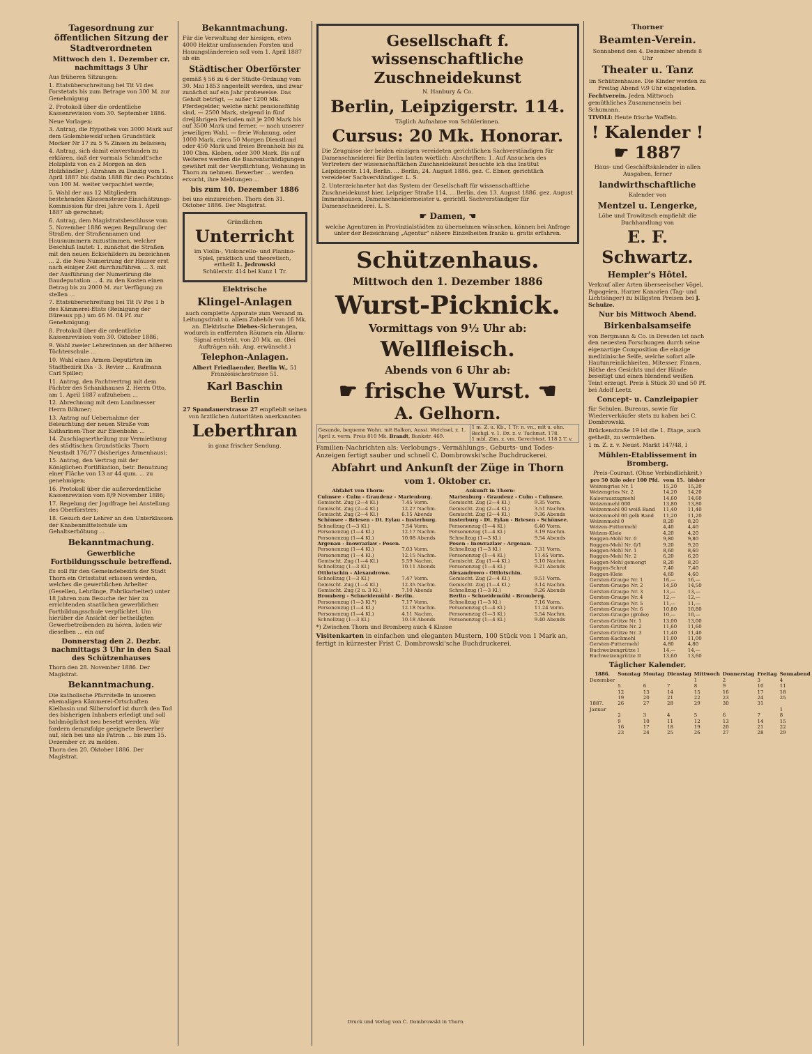Tagesordnung zur öffentlichen Sitzung der Stadtverordneten
Mittwoch den 1. Dezember cr. nachmittags 3 Uhr
Aus früheren Sitzungen:
1. Etatsüberschreitung bei Tit VI des Forstetats bis zum Betrage von 300 M. zur Genehmigung
2. Protokoll über die ordentliche Kassenrevision vom 30. September 1886.
Neue Vorlagen:
3. Antrag, die Hypothek von 3000 Mark auf dem Golembiewski'schen Grundstück Mocker Nr 17 zu 5 % Zinsen zu belassen;
4. Antrag, sich damit einverstanden zu erklären, daß der vormals Schmidt'sche Holzplatz von ca 2 Morgen an den Holzhändler J. Abraham zu Danzig vom 1. April 1887 bis dahin 1888 für den Pachtzins von 100 M. weiter verpachtet werde;
5. Wahl der aus 12 Mitgliedern bestehenden Klassensteuer-Einschätzungs-Kommission für drei Jahre vom 1. April 1887 ab gerechnet;
6. Antrag, dem Magistratsbeschlusse vom 5. November 1886 wegen Regulirung der Straßen, der Straßennamen und Hausnummern zuzustimmen, welcher Beschluß lautet: 1. zunächst die Straßen mit den neuen Eckschildern zu bezeichnen ... 2. die Neu-Numerirung der Häuser erst nach einiger Zeit durchzuführen ... 3. mit der Ausführung der Numerirung die Baudeputation ... 4. zu den Kosten einen Betrag bis zu 2000 M. zur Verfügung zu stellen ...
7. Etatsüberschreitung bei Tit IV Pos 1 b des Kämmerei-Etats (Reinigung der Büreaux pp.) um 46 M. 04 Pf. zur Genehmigung;
8. Protokoll über die ordentliche Kassenrevision vom 30. Oktober 1886;
9. Wahl zweier Lehrerinnen an der höheren Töchterschule ...
10. Wahl eines Armen-Deputirten im Stadtbezirk IXa - 3. Revier ... Kaufmann Carl Spiller;
11. Antrag, den Pachtvertrag mit dem Pächter des Schankhauses 2, Herrn Otto, am 1. April 1887 aufzuheben ...
12. Abrechnung mit dem Landmesser Herrn Böhmer;
13. Antrag auf Uebernahme der Beleuchtung der neuen Straße vom Katharinen-Thor zur Eisenbahn ...
14. Zuschlagsertheilung zur Vermiethung des städtischen Grundstücks Thorn Neustadt 176/77 (bisheriges Armenhaus);
15. Antrag, den Vertrag mit der Königlichen Fortifikation, betr. Benutzung einer Fläche von 13 ar 44 qum. ... zu genehmigen;
16. Protokoll über die außerordentliche Kassenrevision vom 8/9 November 1886;
17. Regelung der Jagdfrage bei Anstellung des Oberförsters;
18. Gesuch der Lehrer an den Unterklassen der Knabenmittelschule um Gehaltserhöhung ...
Bekanntmachung.
Gewerbliche Fortbildungsschule betreffend.
Es soll für den Gemeindebezirk der Stadt Thorn ein Ortsstatut erlassen werden, welches die gewerblichen Arbeiter (Gesellen, Lehrlinge, Fabrikarbeiter) unter 18 Jahren zum Besuche der hier zu errichtenden staatlichen gewerblichen Fortbildungsschule verpflichtet. Um hierüber die Ansicht der betheiligten Gewerbetreibenden zu hören, laden wir dieselben ... ein auf
Donnerstag den 2. Dezbr. nachmittags 3 Uhr in den Saal des Schützenhauses
Thorn den 28. November 1886. Der Magistrat.
Bekanntmachung.
Die katholische Pfarrstelle in unseren ehemaligen Kämmerei-Ortschaften Kielbasin und Silbersdorf ist durch den Tod des bisherigen Inhabers erledigt und soll baldmöglichst neu besetzt werden. Wir fordern demzufolge geeignete Bewerber auf, sich bei uns als Patron ... bis zum 15. Dezember cr. zu melden.
Thorn den 20. Oktober 1886. Der Magistrat.
Bekanntmachung.
Für die Verwaltung der hiesigen, etwa 4000 Hektar umfassenden Forsten und Hauungsländereien soll vom 1. April 1887 ab ein
Städtischer Oberförster
gemäß § 56 zu 6 der Städte-Ordnung vom 30. Mai 1853 angestellt werden, und zwar zunächst auf ein Jahr probeweise. Das Gehalt beträgt, — außer 1200 Mk. Pferdegelder, welche nicht pensionsfähig sind, — 2500 Mark, steigend in fünf dreijährigen Perioden mit je 200 Mark bis auf 3500 Mark und ferner, — nach unserer jeweiligen Wahl, — freie Wohnung, oder 1000 Mark, circa 50 Morgen Dienstland oder 450 Mark und freies Brennholz bis zu 100 Cbm. Kloben, oder 300 Mark. Bis auf Weiteres werden die Baarentschädigungen gewährt mit der Verpflichtung, Wohnung in Thorn zu nehmen. Bewerber ... werden ersucht, ihre Meldungen ...
bis zum 10. Dezember 1886
bei uns einzureichen. Thorn den 31. Oktober 1886. Der Magistrat.
Gründlichen
Unterricht
im Violin-, Violoncello- und Pianino-Spiel, praktisch und theoretisch, ertheilt L. Jedrowski
Schülerstr. 414 bei Kunz 1 Tr.
Elektrische
Klingel-Anlagen
auch complette Apparate zum Versand m. Leitungsdraht u. allem Zubehör von 16 Mk. an. Elektrische Diebes-Sicherungen, wodurch in entfernten Räumen ein Allarm-Signal entsteht, von 20 Mk. an. (Bei Aufträgen näh. Ang. erwünscht.)
Telephon-Anlagen.
Albert Friedlaender, Berlin W., 51 Französischestrasse 51.
Karl Baschin
Berlin
27 Spandauerstrasse 27 empfiehlt seinen von ärztlichen Autoritäten anerkannten
Leberthran
in ganz frischer Sendung.
Gesellschaft f. wissenschaftliche Zuschneidekunst
N. Hanbury & Co.
Berlin, Leipzigerstr. 114.
Täglich Aufnahme von Schülerinnen.
Cursus: 20 Mk. Honorar.
Die Zeugnisse der beiden einzigen vereideten gerichtlichen Sachverständigen für Damenschneiderei für Berlin lauten wörtlich: Abschriften: 1. Auf Ansuchen des Vertreters der wissenschaftlichen Zuschneidekunst besuchte ich das Institut Leipzigerstr. 114, Berlin. ... Berlin, 24. August 1886. gez. C. Ebner, gerichtlich vereideter Sachverständiger. L. S.
2. Unterzeichneter hat das System der Gesellschaft für wissenschaftliche Zuschneidekunst hier, Leipziger Straße 114, ... Berlin, den 13. August 1886. gez. August Immenhausen, Damenschneidermeister u. gerichtl. Sachverständiger für Damenschneiderei. L. S.
☛ Damen, ☚
welche Agenturen in Provinzialstädten zu übernehmen wünschen, können bei Anfrage unter der Bezeichnung „Agentur" nähere Einzelheiten franko u. gratis erfahren.
Schützenhaus.
Mittwoch den 1. Dezember 1886
Wurst-Picknick.
Vormittags von 9½ Uhr ab:
Wellfleisch.
Abends von 6 Uhr ab:
☛ frische Wurst. ☚
A. Gelhorn.
| Gesunde, bequeme Wohn. mit Balkon, Aussi. Weichsel, z. 1. April z. verm. Preis 810 Mk. Brandt , Bankstr. 469. | 1 m. Z. u. Kb., 1 Tr. n. vn., mit u. ohn. Bschgl. v. 1. Dz. z. v. Tuchmst. 178. 1 mbl. Zim. z. vm. Gerechtest. 118 2 T. v. |
Familien-Nachrichten als: Verlobungs-, Vermählungs-, Geburts- und Todes-Anzeigen fertigt sauber und schnell C. Dombrowski'sche Buchdruckerei.
Abfahrt und Ankunft der Züge in Thorn
vom 1. Oktober cr.
| Abfahrt von Thorn: | | Ankunft in Thorn: | |
| --- | --- | --- | --- |
| Culmsee - Culm - Graudenz - Marienburg. | | Marienburg - Graudenz - Culm - Culmsee. | |
| Gemischt. Zug (2—4 Kl.) | 7.45 Vorm. | Gemischt. Zug (2—4 Kl.) | 9.35 Vorm. |
| Gemischt. Zug (2—4 Kl.) | 12.27 Nachm. | Gemischt. Zug (2—4 Kl.) | 3.51 Nachm. |
| Gemischt. Zug (2—4 Kl.) | 6.15 Abends | Gemischt. Zug (2—4 Kl.) | 9.36 Abends |
| Schönsee - Briesen - Dt. Eylau - Insterburg. | | Insterburg - Dt. Eylau - Briesen - Schönsee. | |
| Schnellzug (1—3 Kl.) | 7.54 Vorm. | Personenzug (1—4 Kl.) | 6.40 Vorm. |
| Personenzug (1—4 Kl.) | 12.17 Nachm. | Personenzug (1—4 Kl.) | 3.19 Nachm. |
| Personenzug (1—4 Kl.) | 10.08 Abends | Schnellzug (1—3 Kl.) | 9.54 Abends |
| Argenau - Inowrazlaw - Posen. | | Posen - Inowrazlaw - Argenau. | |
| Personenzug (1—4 Kl.) | 7.03 Vorm. | Schnellzug (1—3 Kl.) | 7.31 Vorm. |
| Personenzug (1—4 Kl.) | 12.15 Nachm. | Personenzug (1—4 Kl.) | 11.45 Vorm. |
| Gemischt. Zug (1—4 Kl.) | 5.59 Nachm. | Gemischt. Zug (1—4 Kl.) | 5.10 Nachm. |
| Schnellzug (1—3 Kl.) | 10.11 Abends | Personenzug (1—4 Kl.) | 9.21 Abends |
| Ottlotschin - Alexandrowo. | | Alexandrowo - Ottlotschin. | |
| Schnellzug (1—3 Kl.) | 7.47 Vorm. | Gemischt. Zug (2—4 Kl.) | 9.51 Vorm. |
| Gemischt. Zug (1—4 Kl.) | 12.35 Nachm. | Gemischt. Zug (1—4 Kl.) | 3.14 Nachm. |
| Gemischt. Zug (2 u. 3 Kl.) | 7.10 Abends | Schnellzug (1—3 Kl.) | 9.26 Abends |
| Bromberg - Schneidemühl - Berlin. | | Berlin - Schneidemühl - Bromberg. | |
| Personenzug (1—3 Kl.*) | 7.17 Vorm. | Schnellzug (1—3 Kl.) | 7.16 Vorm. |
| Personenzug (1—4 Kl.) | 12.18 Nachm. | Personenzug (1—4 Kl.) | 11.24 Vorm. |
| Personenzug (1—4 Kl.) | 4.11 Nachm. | Personenzug (1—3 Kl.) | 5.54 Nachm. |
| Schnellzug (1—3 Kl.) | 10.18 Abends | Personenzug (1—4 Kl.) | 9.40 Abends |
*) Zwischen Thorn und Bromberg auch 4 Klasse
Visitenkarten in einfachen und eleganten Mustern, 100 Stück von 1 Mark an, fertigt in kürzester Frist C. Dombrowski'sche Buchdruckerei.
Thorner
Beamten-Verein.
Sonnabend den 4. Dezember abends 8 Uhr
Theater u. Tanz
im Schützenhause. Die Kinder werden zu Freitag Abend ½9 Uhr eingeladen.
Fechtverein. Jeden Mittwoch gemüthliches Zusammensein bei Schumann.
TIVOLI: Heute frische Waffeln.
! Kalender !
☛ 1887
Haus- und Geschäftskalender in allen Ausgaben, ferner
landwirthschaftliche
Kalender von
Mentzel u. Lengerke,
Löbe und Trowitzsch empfiehlt die Buchhandlung von
E. F. Schwartz.
Hempler's Hôtel.
Verkauf aller Arten überseeischer Vögel, Papageien, Harzer Kanarien (Tag- und Lichtsänger) zu billigsten Preisen bei J. Schulze.
Nur bis Mittwoch Abend.
Birkenbalsamseife
von Bergmann & Co. in Dresden ist nach den neuesten Forschungen durch seine eigenartige Composition die einzige medizinische Seife, welche sofort alle Hautunreinlichkeiten, Mitesser, Finnen, Röthe des Gesichts und der Hände beseitigt und einen blendend weißen Teint erzeugt. Preis à Stück 30 und 50 Pf. bei Adolf Leetz.
Concept- u. Canzleipapier
für Schulen, Bureaus, sowie für Wiederverkäufer stets zu haben bei C. Dombrowski.
Brückenstraße 19 ist die 1. Etage, auch getheilt, zu vermiethen.
1 m. Z. z. v. Neust. Markt 147/48, I
Mühlen-Etablissement in Bromberg.
Preis-Courant. (Ohne Verbindlichkeit.)
| pro 50 Kilo oder 100 Pfd. | vom 15. | bisher |
| --- | --- | --- |
| Weizengries Nr. 1 | 15,20 | 15,20 |
| Weizengries Nr. 2 | 14,20 | 14,20 |
| Kaiserauszugmehl | 14,60 | 14,60 |
| Weizenmehl 000 | 13,80 | 13,80 |
| Weizenmehl 00 weiß Band | 11,40 | 11,40 |
| Weizenmehl 00 gelb Band | 11,20 | 11,20 |
| Weizenmehl 0 | 8,20 | 8,20 |
| Weizen-Futtermehl | 4,40 | 4,40 |
| Weizen-Kleie | 4,20 | 4,20 |
| Roggen-Mehl Nr. 0 | 9,80 | 9,80 |
| Roggen-Mehl Nr. 0/1 | 9,20 | 9,20 |
| Roggen-Mehl Nr. 1 | 8,60 | 8,60 |
| Roggen-Mehl Nr. 2 | 6,20 | 6,20 |
| Roggen-Mehl gemengt | 8,20 | 8,20 |
| Roggen-Schrot | 7,40 | 7,40 |
| Roggen-Kleie | 4,60 | 4,60 |
| Gersten-Graupe Nr. 1 | 16,— | 16,— |
| Gersten-Graupe Nr. 2 | 14,50 | 14,50 |
| Gersten-Graupe Nr. 3 | 13,— | 13,— |
| Gersten-Graupe Nr. 4 | 12,— | 12,— |
| Gersten-Graupe Nr. 5 | 11,— | 11,— |
| Gersten-Graupe Nr. 6 | 10,80 | 10,80 |
| Gersten-Graupe (grobe) | 10,— | 10,— |
| Gersten-Grütze Nr. 1 | 13,00 | 13,00 |
| Gersten-Grütze Nr. 2 | 11,60 | 11,60 |
| Gersten-Grütze Nr. 3 | 11,40 | 11,40 |
| Gersten-Kochmehl | 11,00 | 11,00 |
| Gersten-Futtermehl | 4,80 | 4,80 |
| Buchweizengrütze I | 14,— | 14,— |
| Buchweizengrütze II | 13,60 | 13,60 |
Täglicher Kalender.
| 1886. | Sonntag | Montag | Dienstag | Mittwoch | Donnerstag | Freitag | Sonnabend |
| --- | --- | --- | --- | --- | --- | --- | --- |
| Dezember | | | | 1 | 2 | 3 | 4 |
| | 5 | 6 | 7 | 8 | 9 | 10 | 11 |
| | 12 | 13 | 14 | 15 | 16 | 17 | 18 |
| | 19 | 20 | 21 | 22 | 23 | 24 | 25 |
| 1887. | 26 | 27 | 28 | 29 | 30 | 31 | |
| Januar | | | | | | | 1 |
| | 2 | 3 | 4 | 5 | 6 | 7 | 8 |
| | 9 | 10 | 11 | 12 | 13 | 14 | 15 |
| | 16 | 17 | 18 | 19 | 20 | 21 | 22 |
| | 23 | 24 | 25 | 26 | 27 | 28 | 29 |
Druck und Verlag von C. Dombrowski in Thorn.